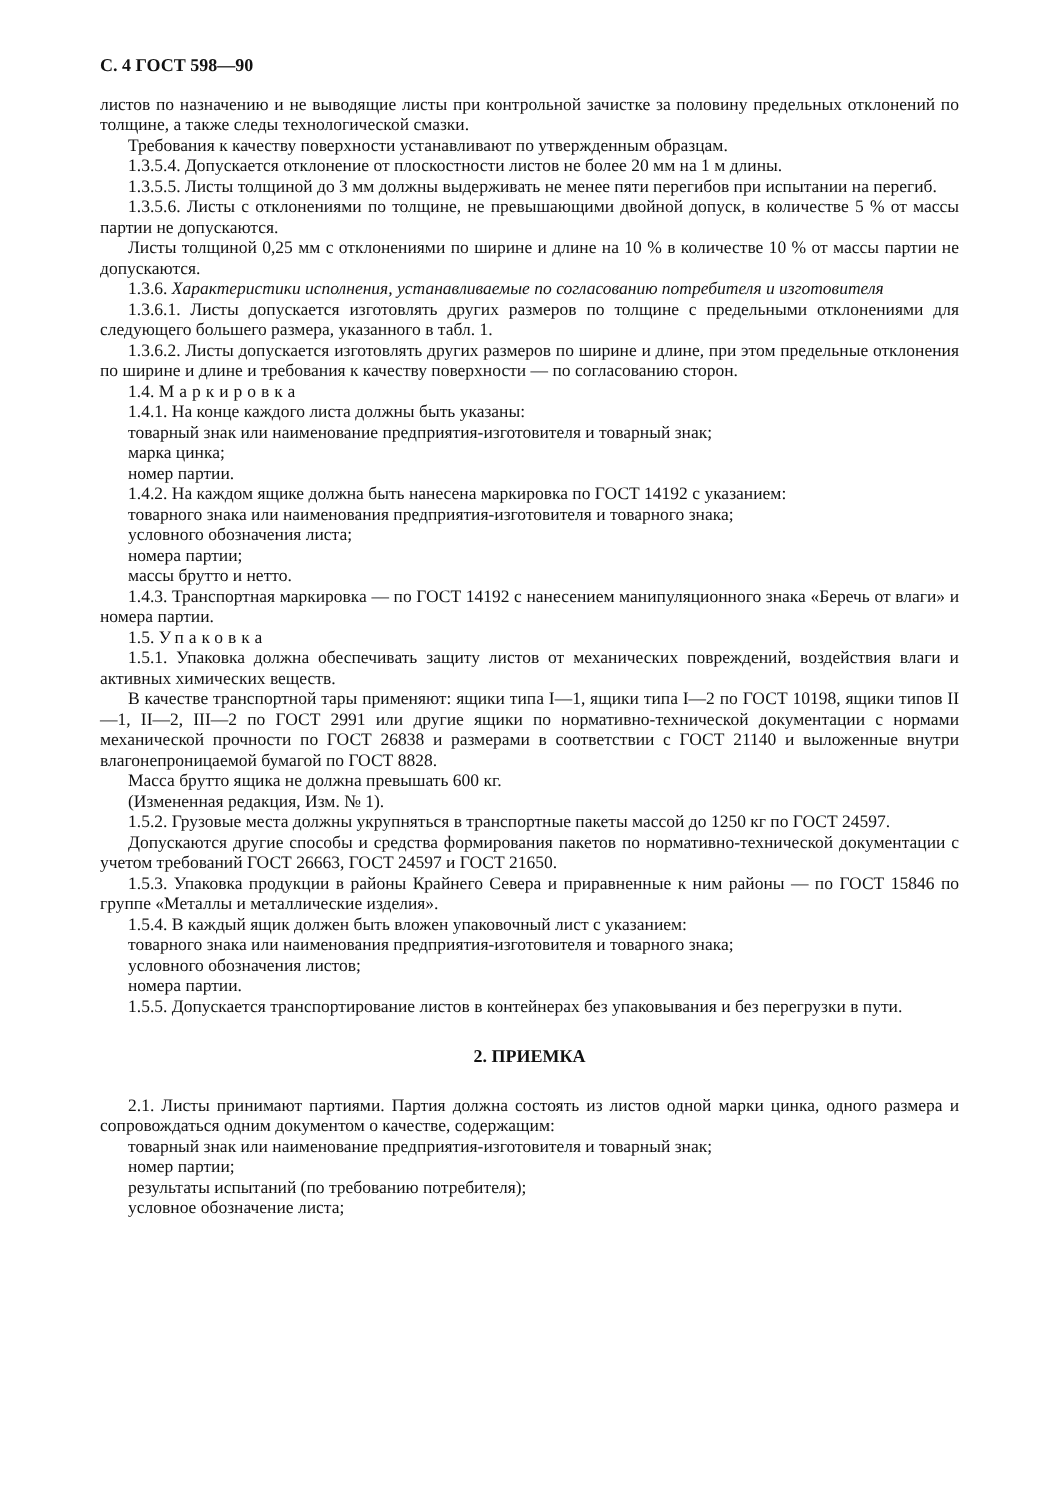С. 4 ГОСТ 598—90
листов по назначению и не выводящие листы при контрольной зачистке за половину предельных отклонений по толщине, а также следы технологической смазки.
Требования к качеству поверхности устанавливают по утвержденным образцам.
1.3.5.4. Допускается отклонение от плоскостности листов не более 20 мм на 1 м длины.
1.3.5.5. Листы толщиной до 3 мм должны выдерживать не менее пяти перегибов при испытании на перегиб.
1.3.5.6. Листы с отклонениями по толщине, не превышающими двойной допуск, в количестве 5 % от массы партии не допускаются.
Листы толщиной 0,25 мм с отклонениями по ширине и длине на 10 % в количестве 10 % от массы партии не допускаются.
1.3.6. Характеристики исполнения, устанавливаемые по согласованию потребителя и изготовителя
1.3.6.1. Листы допускается изготовлять других размеров по толщине с предельными отклонениями для следующего большего размера, указанного в табл. 1.
1.3.6.2. Листы допускается изготовлять других размеров по ширине и длине, при этом предельные отклонения по ширине и длине и требования к качеству поверхности — по согласованию сторон.
1.4. Маркировка
1.4.1. На конце каждого листа должны быть указаны:
товарный знак или наименование предприятия-изготовителя и товарный знак;
марка цинка;
номер партии.
1.4.2. На каждом ящике должна быть нанесена маркировка по ГОСТ 14192 с указанием:
товарного знака или наименования предприятия-изготовителя и товарного знака;
условного обозначения листа;
номера партии;
массы брутто и нетто.
1.4.3. Транспортная маркировка — по ГОСТ 14192 с нанесением манипуляционного знака «Беречь от влаги» и номера партии.
1.5. Упаковка
1.5.1. Упаковка должна обеспечивать защиту листов от механических повреждений, воздействия влаги и активных химических веществ.
В качестве транспортной тары применяют: ящики типа I—1, ящики типа I—2 по ГОСТ 10198, ящики типов II—1, II—2, III—2 по ГОСТ 2991 или другие ящики по нормативно-технической документации с нормами механической прочности по ГОСТ 26838 и размерами в соответствии с ГОСТ 21140 и выложенные внутри влагонепроницаемой бумагой по ГОСТ 8828.
Масса брутто ящика не должна превышать 600 кг.
(Измененная редакция, Изм. № 1).
1.5.2. Грузовые места должны укрупняться в транспортные пакеты массой до 1250 кг по ГОСТ 24597.
Допускаются другие способы и средства формирования пакетов по нормативно-технической документации с учетом требований ГОСТ 26663, ГОСТ 24597 и ГОСТ 21650.
1.5.3. Упаковка продукции в районы Крайнего Севера и приравненные к ним районы — по ГОСТ 15846 по группе «Металлы и металлические изделия».
1.5.4. В каждый ящик должен быть вложен упаковочный лист с указанием:
товарного знака или наименования предприятия-изготовителя и товарного знака;
условного обозначения листов;
номера партии.
1.5.5. Допускается транспортирование листов в контейнерах без упаковывания и без перегрузки в пути.
2. ПРИЕМКА
2.1. Листы принимают партиями. Партия должна состоять из листов одной марки цинка, одного размера и сопровождаться одним документом о качестве, содержащим:
товарный знак или наименование предприятия-изготовителя и товарный знак;
номер партии;
результаты испытаний (по требованию потребителя);
условное обозначение листа;